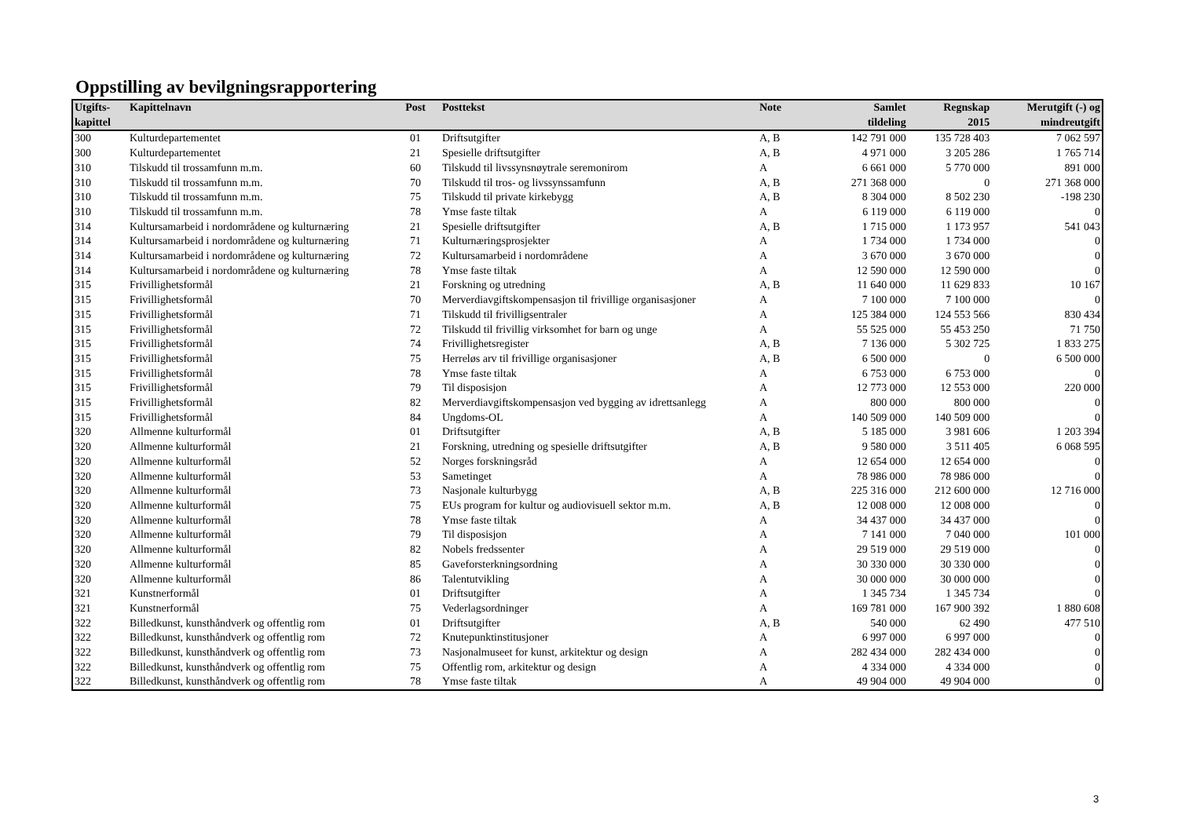Oppstilling av bevilgningsrapportering
| Utgifts- kapittel | Kapittelnavn | Post | Posttekst | Note | Samlet tildeling | Regnskap 2015 | Merutgift (-) og mindreutgift |
| --- | --- | --- | --- | --- | --- | --- | --- |
| 300 | Kulturdepartementet | 01 | Driftsutgifter | A, B | 142 791 000 | 135 728 403 | 7 062 597 |
| 300 | Kulturdepartementet | 21 | Spesielle driftsutgifter | A, B | 4 971 000 | 3 205 286 | 1 765 714 |
| 310 | Tilskudd til trossamfunn m.m. | 60 | Tilskudd til livssynsnøytrale seremonirom | A | 6 661 000 | 5 770 000 | 891 000 |
| 310 | Tilskudd til trossamfunn m.m. | 70 | Tilskudd til tros- og livssynssamfunn | A, B | 271 368 000 | 0 | 271 368 000 |
| 310 | Tilskudd til trossamfunn m.m. | 75 | Tilskudd til private kirkebygg | A, B | 8 304 000 | 8 502 230 | -198 230 |
| 310 | Tilskudd til trossamfunn m.m. | 78 | Ymse faste tiltak | A | 6 119 000 | 6 119 000 | 0 |
| 314 | Kultursamarbeid i nordområdene og kulturnæring | 21 | Spesielle driftsutgifter | A, B | 1 715 000 | 1 173 957 | 541 043 |
| 314 | Kultursamarbeid i nordområdene og kulturnæring | 71 | Kulturnæringsprosjekter | A | 1 734 000 | 1 734 000 | 0 |
| 314 | Kultursamarbeid i nordområdene og kulturnæring | 72 | Kultursamarbeid i nordområdene | A | 3 670 000 | 3 670 000 | 0 |
| 314 | Kultursamarbeid i nordområdene og kulturnæring | 78 | Ymse faste tiltak | A | 12 590 000 | 12 590 000 | 0 |
| 315 | Frivillighetsformål | 21 | Forskning og utredning | A, B | 11 640 000 | 11 629 833 | 10 167 |
| 315 | Frivillighetsformål | 70 | Merverdiavgiftskompensasjon til frivillige organisasjoner | A | 7 100 000 | 7 100 000 | 0 |
| 315 | Frivillighetsformål | 71 | Tilskudd til frivilligsentraler | A | 125 384 000 | 124 553 566 | 830 434 |
| 315 | Frivillighetsformål | 72 | Tilskudd til frivillig virksomhet for barn og unge | A | 55 525 000 | 55 453 250 | 71 750 |
| 315 | Frivillighetsformål | 74 | Frivillighetsregister | A, B | 7 136 000 | 5 302 725 | 1 833 275 |
| 315 | Frivillighetsformål | 75 | Herreløs arv til frivillige organisasjoner | A, B | 6 500 000 | 0 | 6 500 000 |
| 315 | Frivillighetsformål | 78 | Ymse faste tiltak | A | 6 753 000 | 6 753 000 | 0 |
| 315 | Frivillighetsformål | 79 | Til disposisjon | A | 12 773 000 | 12 553 000 | 220 000 |
| 315 | Frivillighetsformål | 82 | Merverdiavgiftskompensasjon ved bygging av idrettsanlegg | A | 800 000 | 800 000 | 0 |
| 315 | Frivillighetsformål | 84 | Ungdoms-OL | A | 140 509 000 | 140 509 000 | 0 |
| 320 | Allmenne kulturformål | 01 | Driftsutgifter | A, B | 5 185 000 | 3 981 606 | 1 203 394 |
| 320 | Allmenne kulturformål | 21 | Forskning, utredning og spesielle driftsutgifter | A, B | 9 580 000 | 3 511 405 | 6 068 595 |
| 320 | Allmenne kulturformål | 52 | Norges forskningsråd | A | 12 654 000 | 12 654 000 | 0 |
| 320 | Allmenne kulturformål | 53 | Sametinget | A | 78 986 000 | 78 986 000 | 0 |
| 320 | Allmenne kulturformål | 73 | Nasjonale kulturbygg | A, B | 225 316 000 | 212 600 000 | 12 716 000 |
| 320 | Allmenne kulturformål | 75 | EUs program for kultur og audiovisuell sektor m.m. | A, B | 12 008 000 | 12 008 000 | 0 |
| 320 | Allmenne kulturformål | 78 | Ymse faste tiltak | A | 34 437 000 | 34 437 000 | 0 |
| 320 | Allmenne kulturformål | 79 | Til disposisjon | A | 7 141 000 | 7 040 000 | 101 000 |
| 320 | Allmenne kulturformål | 82 | Nobels fredssenter | A | 29 519 000 | 29 519 000 | 0 |
| 320 | Allmenne kulturformål | 85 | Gaveforsterkningsordning | A | 30 330 000 | 30 330 000 | 0 |
| 320 | Allmenne kulturformål | 86 | Talentutvikling | A | 30 000 000 | 30 000 000 | 0 |
| 321 | Kunstnerformål | 01 | Driftsutgifter | A | 1 345 734 | 1 345 734 | 0 |
| 321 | Kunstnerformål | 75 | Vederlagsordninger | A | 169 781 000 | 167 900 392 | 1 880 608 |
| 322 | Billedkunst, kunsthåndverk og offentlig rom | 01 | Driftsutgifter | A, B | 540 000 | 62 490 | 477 510 |
| 322 | Billedkunst, kunsthåndverk og offentlig rom | 72 | Knutepunktinstitusjoner | A | 6 997 000 | 6 997 000 | 0 |
| 322 | Billedkunst, kunsthåndverk og offentlig rom | 73 | Nasjonalmuseet for kunst, arkitektur og design | A | 282 434 000 | 282 434 000 | 0 |
| 322 | Billedkunst, kunsthåndverk og offentlig rom | 75 | Offentlig rom, arkitektur og design | A | 4 334 000 | 4 334 000 | 0 |
| 322 | Billedkunst, kunsthåndverk og offentlig rom | 78 | Ymse faste tiltak | A | 49 904 000 | 49 904 000 | 0 |
3